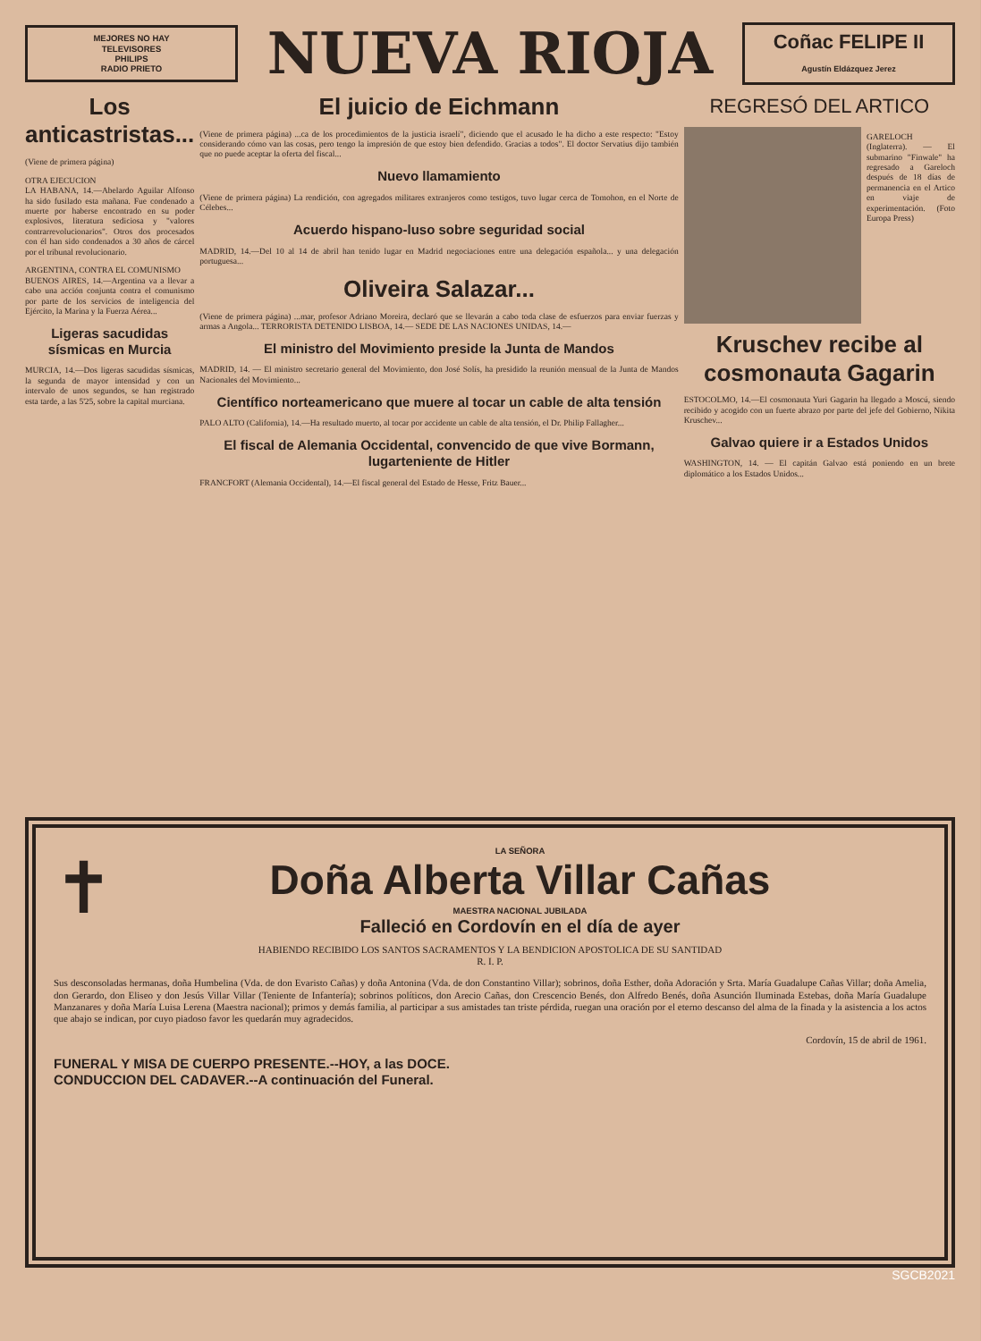MEJORES NO HAY
TELEVISORES
PHILIPS
RADIO PRIETO
NUEVA RIOJA
Coñac FELIPE II
Agustín Eldázquez Jerez
Los anticastristas...
(Viene de primera página)
OTRA EJECUCION
LA HABANA, 14.—Abelardo Aguilar Alfonso ha sido fusilado esta mañana. Fue condenado a muerte por haberse encontrado en su poder explosivos, literatura sediciosa y "valores contrarrevolucionarios". Otros dos procesados con él han sido condenados a 30 años de cárcel por el tribunal revolucionario.
ARGENTINA, CONTRA EL COMUNISMO
BUENOS AIRES, 14.—Argentina va a llevar a cabo una acción conjunta contra el comunismo por parte de los servicios de inteligencia del Ejército, la Marina y la Fuerza Aérea...
Ligeras sacudidas sísmicas en Murcia
MURCIA, 14.—Dos ligeras sacudidas sísmicas, la segunda de mayor intensidad y con un intervalo de unos segundos, se han registrado esta tarde, a las 5'25, sobre la capital murciana.
El juicio de Eichmann
(Viene de primera página) ...ca de los procedimientos de la justicia israelí", diciendo que el acusado le ha dicho a este respecto: "Estoy considerando cómo van las cosas, pero tengo la impresión de que estoy bien defendido. Gracias a todos". El doctor Servatius dijo también que no puede aceptar la oferta del fiscal...
Nuevo llamamiento
(Viene de primera página) La rendición, con agregados militares extranjeros como testigos, tuvo lugar cerca de Tomohon, en el Norte de Célebes...
Acuerdo hispano-luso sobre seguridad social
MADRID, 14.—Del 10 al 14 de abril han tenido lugar en Madrid negociaciones entre una delegación española... y una delegación portuguesa...
Oliveira Salazar...
(Viene de primera página) ...mar, profesor Adriano Moreira, declaró que se llevarán a cabo toda clase de esfuerzos para enviar fuerzas y armas a Angola... TERRORISTA DETENIDO LISBOA, 14.— SEDE DE LAS NACIONES UNIDAS, 14.—
El ministro del Movimiento preside la Junta de Mandos
MADRID, 14. — El ministro secretario general del Movimiento, don José Solís, ha presidido la reunión mensual de la Junta de Mandos Nacionales del Movimiento...
Científico norteamericano que muere al tocar un cable de alta tensión
PALO ALTO (California), 14.—Ha resultado muerto, al tocar por accidente un cable de alta tensión, el Dr. Philip Fallagher...
El fiscal de Alemania Occidental, convencido de que vive Bormann, lugarteniente de Hitler
FRANCFORT (Alemania Occidental), 14.—El fiscal general del Estado de Hesse, Fritz Bauer...
REGRESÓ DEL ARTICO
GARELOCH (Inglaterra). — El submarino "Finwale" ha regresado a Gareloch después de 18 días de permanencia en el Artico en viaje de experimentación. (Foto Europa Press)
Kruschev recibe al cosmonauta Gagarin
ESTOCOLMO, 14.—El cosmonauta Yuri Gagarin ha llegado a Moscú, siendo recibido y acogido con un fuerte abrazo por parte del jefe del Gobierno, Nikita Kruschev...
Galvao quiere ir a Estados Unidos
WASHINGTON, 14. — El capitán Galvao está poniendo en un brete diplomático a los Estados Unidos...
✝
LA SEÑORA
Doña Alberta Villar Cañas
MAESTRA NACIONAL JUBILADA
Falleció en Cordovín en el día de ayer
HABIENDO RECIBIDO LOS SANTOS SACRAMENTOS Y LA BENDICION APOSTOLICA DE SU SANTIDAD
R. I. P.
Sus desconsoladas hermanas, doña Humbelina (Vda. de don Evaristo Cañas) y doña Antonina (Vda. de don Constantino Villar); sobrinos, doña Esther, doña Adoración y Srta. María Guadalupe Cañas Villar; doña Amelia, don Gerardo, don Eliseo y don Jesús Villar Villar (Teniente de Infantería); sobrinos políticos, don Arecio Cañas, don Crescencio Benés, don Alfredo Benés, doña Asunción Iluminada Estebas, doña María Guadalupe Manzanares y doña María Luisa Lerena (Maestra nacional); primos y demás familia, al participar a sus amistades tan triste pérdida, ruegan una oración por el eterno descanso del alma de la finada y la asistencia a los actos que abajo se indican, por cuyo piadoso favor les quedarán muy agradecidos.
Cordovín, 15 de abril de 1961.
FUNERAL Y MISA DE CUERPO PRESENTE.--HOY, a las DOCE.
CONDUCCION DEL CADAVER.--A continuación del Funeral.
SGCB2021